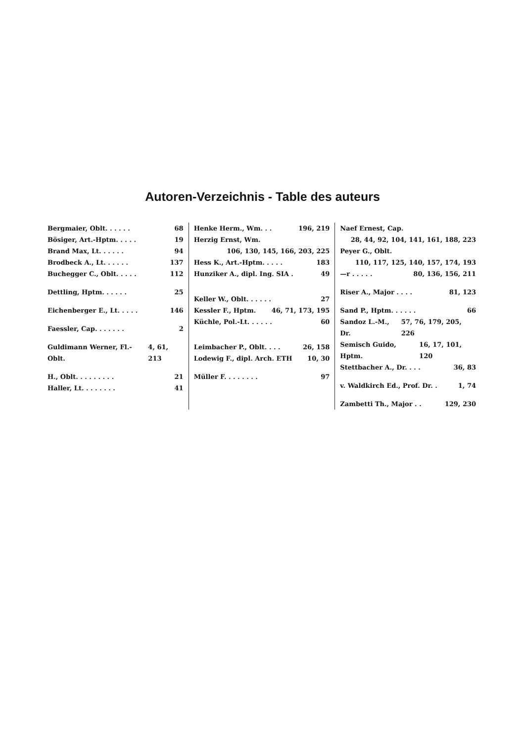Autoren-Verzeichnis - Table des auteurs
Bergmaier, Oblt. . . . . . 68
Bösiger, Art.-Hptm. . . . . 19
Brand Max, Lt. . . . . . 94
Brodbeck A., Lt. . . . . . 137
Buchegger C., Oblt. . . . . 112
Dettling, Hptm. . . . . . 25
Eichenberger E., Lt. . . . . 146
Faessler, Cap. . . . . . . 2
Guldimann Werner, Fl.-Oblt. 4, 61, 213
H., Oblt. . . . . . . . . 21
Haller, Lt. . . . . . . . 41
Henke Herm., Wm. . . 196, 219
Herzig Ernst, Wm.
106, 130, 145, 166, 203, 225
Hess K., Art.-Hptm. . . . . 183
Hunziker A., dipl. Ing. SIA . 49
Keller W., Oblt. . . . . . 27
Kessler F., Hptm. 46, 71, 173, 195
Küchle, Pol.-Lt. . . . . . 60
Leimbacher P., Oblt. . . . 26, 158
Lodewig F., dipl. Arch. ETH 10, 30
Müller F. . . . . . . . 97
Naef Ernest, Cap.
28, 44, 92, 104, 141, 161, 188, 223
Peyer G., Oblt.
110, 117, 125, 140, 157, 174, 193
—r . . . . . 80, 136, 156, 211
Riser A., Major . . . . 81, 123
Sand P., Hptm. . . . . . 66
Sandoz L.-M., Dr. 57, 76, 179, 205, 226
Semisch Guido, Hptm. 16, 17, 101, 120
Stettbacher A., Dr. . . . 36, 83
v. Waldkirch Ed., Prof. Dr. . 1, 74
Zambetti Th., Major . . 129, 230